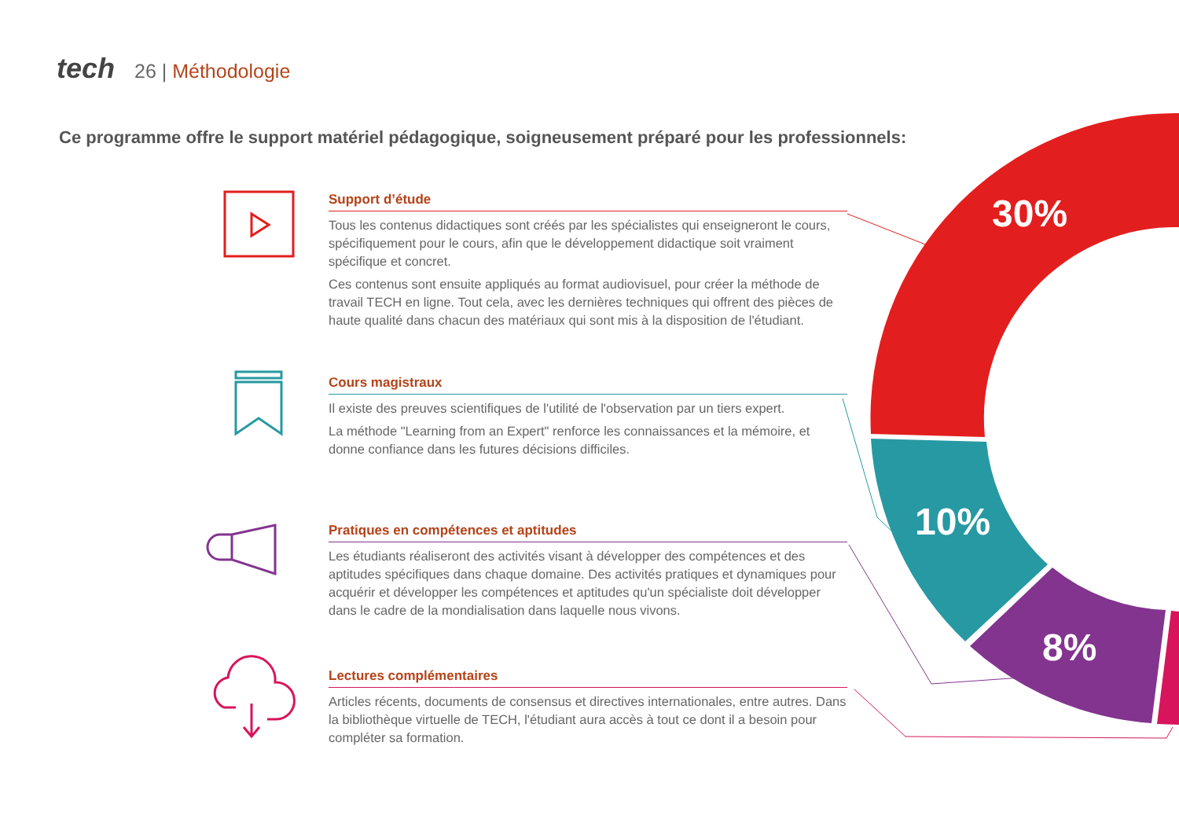tech 26 | Méthodologie
Ce programme offre le support matériel pédagogique, soigneusement préparé pour les professionnels:
Support d’étude
Tous les contenus didactiques sont créés par les spécialistes qui enseigneront le cours, spécifiquement pour le cours, afin que le développement didactique soit vraiment spécifique et concret.
Ces contenus sont ensuite appliqués au format audiovisuel, pour créer la méthode de travail TECH en ligne. Tout cela, avec les dernières techniques qui offrent des pièces de haute qualité dans chacun des matériaux qui sont mis à la disposition de l'étudiant.
Cours magistraux
Il existe des preuves scientifiques de l'utilité de l'observation par un tiers expert.
La méthode "Learning from an Expert" renforce les connaissances et la mémoire, et donne confiance dans les futures décisions difficiles.
Pratiques en compétences et aptitudes
Les étudiants réaliseront des activités visant à développer des compétences et des aptitudes spécifiques dans chaque domaine. Des activités pratiques et dynamiques pour acquérir et développer les compétences et aptitudes qu'un spécialiste doit développer dans le cadre de la mondialisation dans laquelle nous vivons.
Lectures complémentaires
Articles récents, documents de consensus et directives internationales, entre autres. Dans la bibliothèque virtuelle de TECH, l'étudiant aura accès à tout ce dont il a besoin pour compléter sa formation.
30%
10%
8%